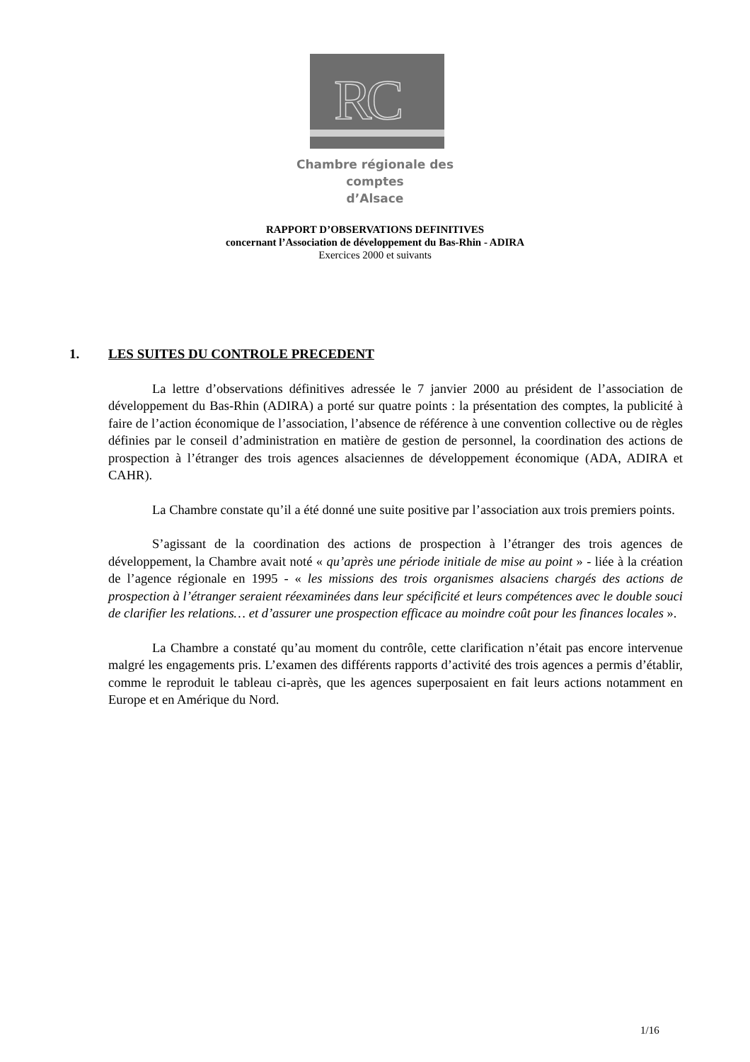RC
Chambre régionale des comptes
d’Alsace
RAPPORT D’OBSERVATIONS DEFINITIVES
concernant l’Association de développement du Bas-Rhin - ADIRA
Exercices 2000 et suivants
1. LES SUITES DU CONTROLE PRECEDENT
La lettre d’observations définitives adressée le 7 janvier 2000 au président de l’association de développement du Bas-Rhin (ADIRA) a porté sur quatre points : la présentation des comptes, la publicité à faire de l’action économique de l’association, l’absence de référence à une convention collective ou de règles définies par le conseil d’administration en matière de gestion de personnel, la coordination des actions de prospection à l’étranger des trois agences alsaciennes de développement économique (ADA, ADIRA et CAHR).
La Chambre constate qu’il a été donné une suite positive par l’association aux trois premiers points.
S’agissant de la coordination des actions de prospection à l’étranger des trois agences de développement, la Chambre avait noté « qu’après une période initiale de mise au point » - liée à la création de l’agence régionale en 1995 - « les missions des trois organismes alsaciens chargés des actions de prospection à l’étranger seraient réexaminées dans leur spécificité et leurs compétences avec le double souci de clarifier les relations… et d’assurer une prospection efficace au moindre coût pour les finances locales ».
La Chambre a constaté qu’au moment du contrôle, cette clarification n’était pas encore intervenue malgré les engagements pris. L’examen des différents rapports d’activité des trois agences a permis d’établir, comme le reproduit le tableau ci-après, que les agences superposaient en fait leurs actions notamment en Europe et en Amérique du Nord.
1/16